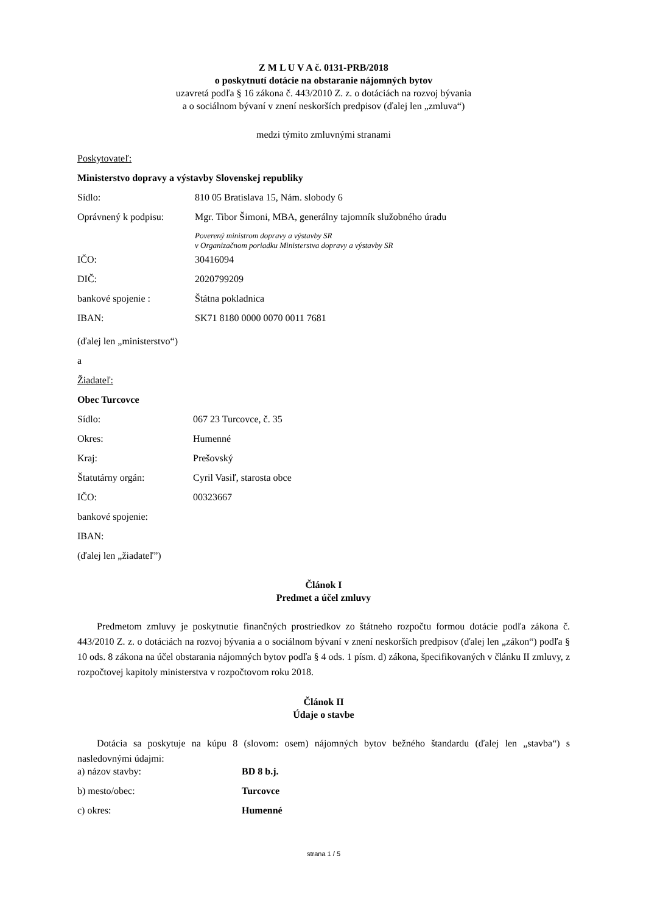Z M L U V A č. 0131-PRB/2018
o poskytnutí dotácie na obstaranie nájomných bytov
uzavretá podľa § 16 zákona č. 443/2010 Z. z. o dotáciách na rozvoj bývania
a o sociálnom bývaní v znení neskorších predpisov (ďalej len „zmluva“)
medzi týmito zmluvnými stranami
Poskytovateľ:
Ministerstvo dopravy a výstavby Slovenskej republiky
| Sídlo: | 810 05 Bratislava 15, Nám. slobody 6 |
| Oprávnený k podpisu: | Mgr. Tibor Šimoni, MBA, generálny tajomník služobného úradu |
| | Poverený ministrom dopravy a výstavby SR v Organizačnom poriadku Ministerstva dopravy a výstavby SR |
| IČO: | 30416094 |
| DIČ: | 2020799209 |
| bankové spojenie : | Štátna pokladnica |
| IBAN: | SK71 8180 0000 0070 0011 7681 |
(ďalej len „ministerstvo“)
a
Žiadateľ:
Obec Turcovce
| Sídlo: | 067 23 Turcovce, č. 35 |
| Okres: | Humenné |
| Kraj: | Prešovský |
| Štatutárny orgán: | Cyril Vasiľ, starosta obce |
| IČO: | 00323667 |
| bankové spojenie: | |
| IBAN: | |
(ďalej len „žiadateľ”)
Článok I
Predmet a účel zmluvy
Predmetom zmluvy je poskytnutie finančných prostriedkov zo štátneho rozpočtu formou dotácie podľa zákona č. 443/2010 Z. z. o dotáciách na rozvoj bývania a o sociálnom bývaní v znení neskorších predpisov (ďalej len „zákon“) podľa § 10 ods. 8 zákona na účel obstarania nájomných bytov podľa § 4 ods. 1 písm. d) zákona, špecifikovaných v článku II zmluvy, z rozpočtovej kapitoly ministerstva v rozpočtovom roku 2018.
Článok II
Údaje o stavbe
Dotácia sa poskytuje na kúpu 8 (slovom: osem) nájomných bytov bežného štandardu (ďalej len „stavba“) s nasledovnými údajmi:
| a) názov stavby: | BD 8 b.j. |
| b) mesto/obec: | Turcovce |
| c) okres: | Humenné |
strana 1 / 5